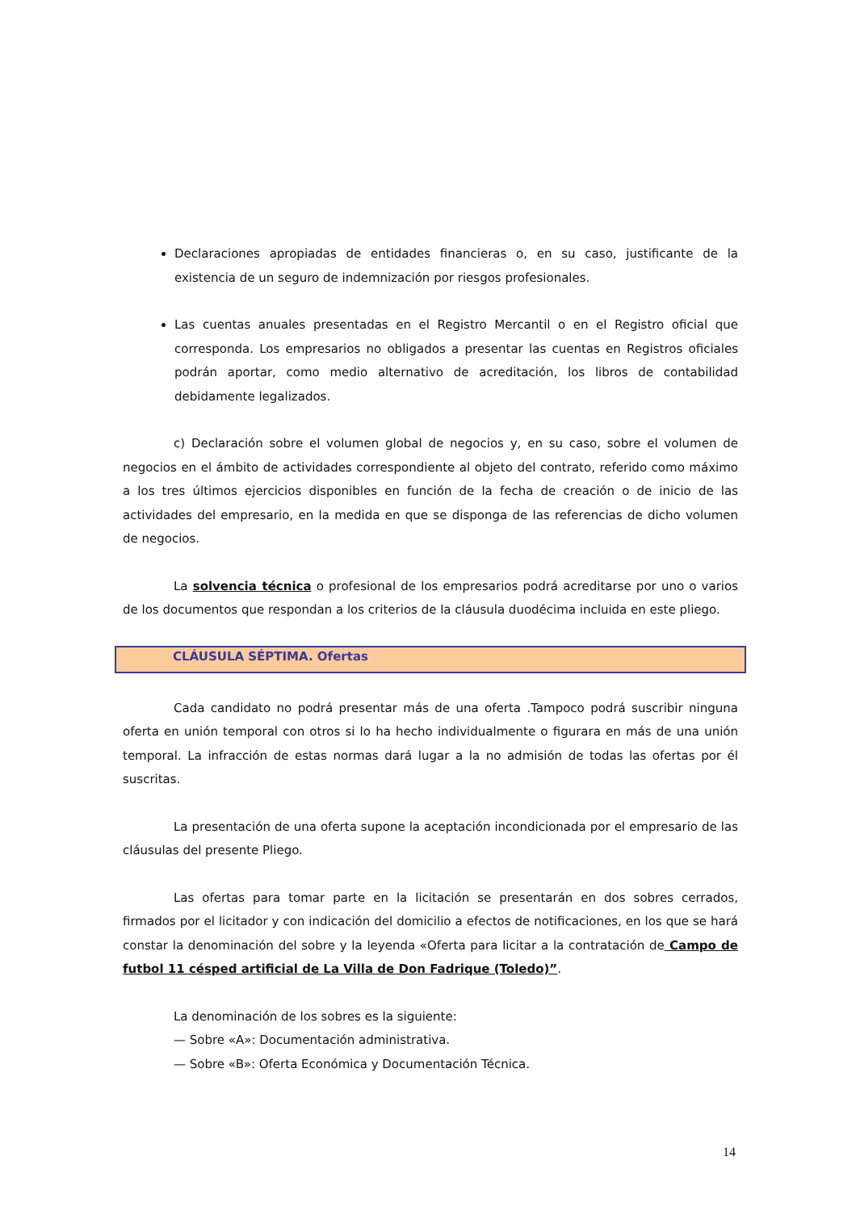Declaraciones apropiadas de entidades financieras o, en su caso, justificante de la existencia de un seguro de indemnización por riesgos profesionales.
Las cuentas anuales presentadas en el Registro Mercantil o en el Registro oficial que corresponda. Los empresarios no obligados a presentar las cuentas en Registros oficiales podrán aportar, como medio alternativo de acreditación, los libros de contabilidad debidamente legalizados.
c) Declaración sobre el volumen global de negocios y, en su caso, sobre el volumen de negocios en el ámbito de actividades correspondiente al objeto del contrato, referido como máximo a los tres últimos ejercicios disponibles en función de la fecha de creación o de inicio de las actividades del empresario, en la medida en que se disponga de las referencias de dicho volumen de negocios.
La solvencia técnica o profesional de los empresarios podrá acreditarse por uno o varios de los documentos que respondan a los criterios de la cláusula duodécima incluida en este pliego.
CLÁUSULA SÉPTIMA. Ofertas
Cada candidato no podrá presentar más de una oferta .Tampoco podrá suscribir ninguna oferta en unión temporal con otros si lo ha hecho individualmente o figurara en más de una unión temporal. La infracción de estas normas dará lugar a la no admisión de todas las ofertas por él suscritas.
La presentación de una oferta supone la aceptación incondicionada por el empresario de las cláusulas del presente Pliego.
Las ofertas para tomar parte en la licitación se presentarán en dos sobres cerrados, firmados por el licitador y con indicación del domicilio a efectos de notificaciones, en los que se hará constar la denominación del sobre y la leyenda «Oferta para licitar a la contratación de Campo de futbol 11 césped artificial de La Villa de Don Fadrique (Toledo)”.
La denominación de los sobres es la siguiente:
— Sobre «A»: Documentación administrativa.
— Sobre «B»: Oferta Económica y Documentación Técnica.
14